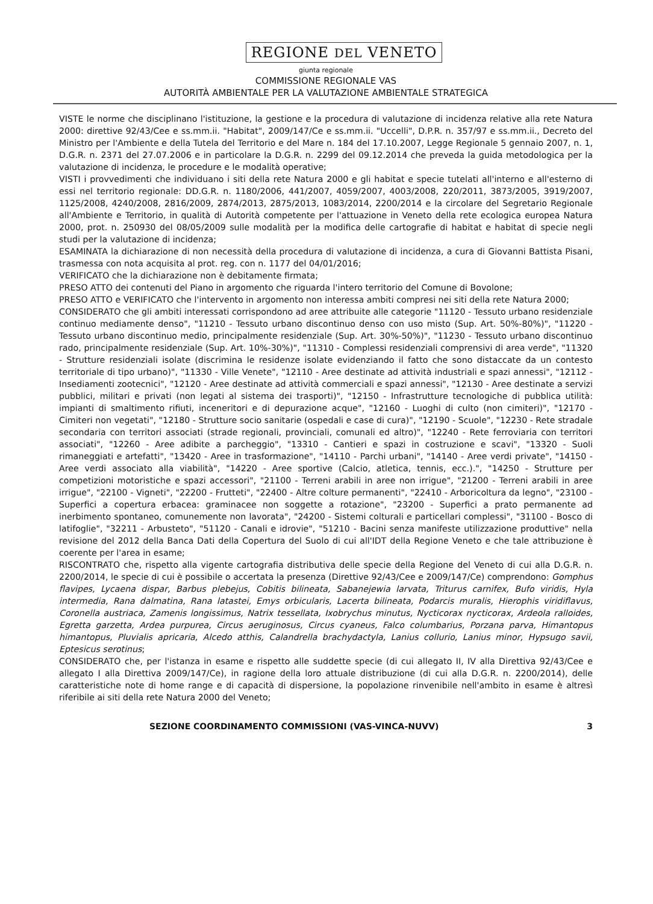REGIONE DEL VENETO
giunta regionale
COMMISSIONE REGIONALE VAS
AUTORITÀ AMBIENTALE PER LA VALUTAZIONE AMBIENTALE STRATEGICA
VISTE le norme che disciplinano l'istituzione, la gestione e la procedura di valutazione di incidenza relative alla rete Natura 2000: direttive 92/43/Cee e ss.mm.ii. "Habitat", 2009/147/Ce e ss.mm.ii. "Uccelli", D.P.R. n. 357/97 e ss.mm.ii., Decreto del Ministro per l'Ambiente e della Tutela del Territorio e del Mare n. 184 del 17.10.2007, Legge Regionale 5 gennaio 2007, n. 1, D.G.R. n. 2371 del 27.07.2006 e in particolare la D.G.R. n. 2299 del 09.12.2014 che preveda la guida metodologica per la valutazione di incidenza, le procedure e le modalità operative;
VISTI i provvedimenti che individuano i siti della rete Natura 2000 e gli habitat e specie tutelati all'interno e all'esterno di essi nel territorio regionale: DD.G.R. n. 1180/2006, 441/2007, 4059/2007, 4003/2008, 220/2011, 3873/2005, 3919/2007, 1125/2008, 4240/2008, 2816/2009, 2874/2013, 2875/2013, 1083/2014, 2200/2014 e la circolare del Segretario Regionale all'Ambiente e Territorio, in qualità di Autorità competente per l'attuazione in Veneto della rete ecologica europea Natura 2000, prot. n. 250930 del 08/05/2009 sulle modalità per la modifica delle cartografie di habitat e habitat di specie negli studi per la valutazione di incidenza;
ESAMINATA la dichiarazione di non necessità della procedura di valutazione di incidenza, a cura di Giovanni Battista Pisani, trasmessa con nota acquisita al prot. reg. con n. 1177 del 04/01/2016;
VERIFICATO che la dichiarazione non è debitamente firmata;
PRESO ATTO dei contenuti del Piano in argomento che riguarda l'intero territorio del Comune di Bovolone;
PRESO ATTO e VERIFICATO che l'intervento in argomento non interessa ambiti compresi nei siti della rete Natura 2000;
CONSIDERATO che gli ambiti interessati corrispondono ad aree attribuite alle categorie "11120 - Tessuto urbano residenziale continuo mediamente denso", "11210 - Tessuto urbano discontinuo denso con uso misto (Sup. Art. 50%-80%)", "11220 - Tessuto urbano discontinuo medio, principalmente residenziale (Sup. Art. 30%-50%)", "11230 - Tessuto urbano discontinuo rado, principalmente residenziale (Sup. Art. 10%-30%)", "11310 - Complessi residenziali comprensivi di area verde", "11320 - Strutture residenziali isolate (discrimina le residenze isolate evidenziando il fatto che sono distaccate da un contesto territoriale di tipo urbano)", "11330 - Ville Venete", "12110 - Aree destinate ad attività industriali e spazi annessi", "12112 - Insediamenti zootecnici", "12120 - Aree destinate ad attività commerciali e spazi annessi", "12130 - Aree destinate a servizi pubblici, militari e privati (non legati al sistema dei trasporti)", "12150 - Infrastrutture tecnologiche di pubblica utilità: impianti di smaltimento rifiuti, inceneritori e di depurazione acque", "12160 - Luoghi di culto (non cimiteri)", "12170 - Cimiteri non vegetati", "12180 - Strutture socio sanitarie (ospedali e case di cura)", "12190 - Scuole", "12230 - Rete stradale secondaria con territori associati (strade regionali, provinciali, comunali ed altro)", "12240 - Rete ferroviaria con territori associati", "12260 - Aree adibite a parcheggio", "13310 - Cantieri e spazi in costruzione e scavi", "13320 - Suoli rimaneggiati e artefatti", "13420 - Aree in trasformazione", "14110 - Parchi urbani", "14140 - Aree verdi private", "14150 - Aree verdi associato alla viabilità", "14220 - Aree sportive (Calcio, atletica, tennis, ecc.).", "14250 - Strutture per competizioni motoristiche e spazi accessori", "21100 - Terreni arabili in aree non irrigue", "21200 - Terreni arabili in aree irrigue", "22100 - Vigneti", "22200 - Frutteti", "22400 - Altre colture permanenti", "22410 - Arboricoltura da legno", "23100 - Superfici a copertura erbacea: graminacee non soggette a rotazione", "23200 - Superfici a prato permanente ad inerbimento spontaneo, comunemente non lavorata", "24200 - Sistemi colturali e particellari complessi", "31100 - Bosco di latifoglie", "32211 - Arbusteto", "51120 - Canali e idrovie", "51210 - Bacini senza manifeste utilizzazione produttive" nella revisione del 2012 della Banca Dati della Copertura del Suolo di cui all'IDT della Regione Veneto e che tale attribuzione è coerente per l'area in esame;
RISCONTRATO che, rispetto alla vigente cartografia distributiva delle specie della Regione del Veneto di cui alla D.G.R. n. 2200/2014, le specie di cui è possibile o accertata la presenza (Direttive 92/43/Cee e 2009/147/Ce) comprendono: Gomphus flavipes, Lycaena dispar, Barbus plebejus, Cobitis bilineata, Sabanejewia larvata, Triturus carnifex, Bufo viridis, Hyla intermedia, Rana dalmatina, Rana latastei, Emys orbicularis, Lacerta bilineata, Podarcis muralis, Hierophis viridiflavus, Coronella austriaca, Zamenis longissimus, Natrix tessellata, Ixobrychus minutus, Nycticorax nycticorax, Ardeola ralloides, Egretta garzetta, Ardea purpurea, Circus aeruginosus, Circus cyaneus, Falco columbarius, Porzana parva, Himantopus himantopus, Pluvialis apricaria, Alcedo atthis, Calandrella brachydactyla, Lanius collurio, Lanius minor, Hypsugo savii, Eptesicus serotinus;
CONSIDERATO che, per l'istanza in esame e rispetto alle suddette specie (di cui allegato II, IV alla Direttiva 92/43/Cee e allegato I alla Direttiva 2009/147/Ce), in ragione della loro attuale distribuzione (di cui alla D.G.R. n. 2200/2014), delle caratteristiche note di home range e di capacità di dispersione, la popolazione rinvenibile nell'ambito in esame è altresì riferibile ai siti della rete Natura 2000 del Veneto;
SEZIONE COORDINAMENTO COMMISSIONI (VAS-VINCA-NUVV) 3